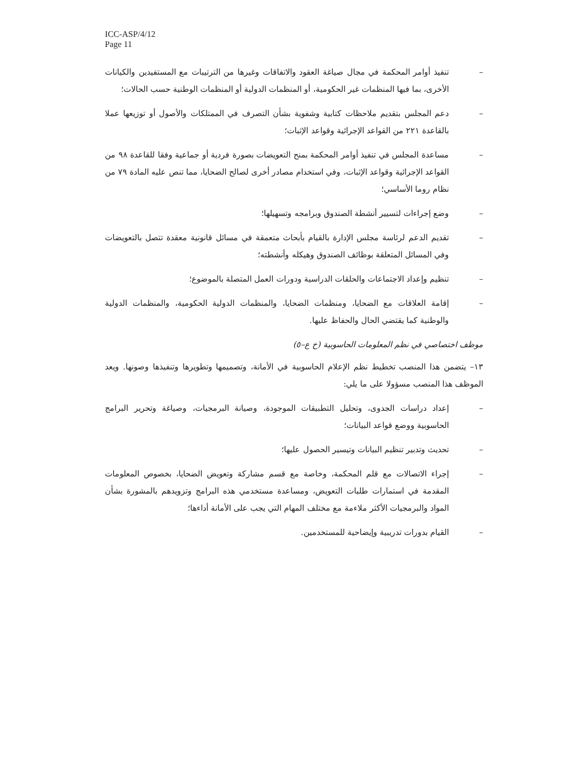ICC-ASP/4/12
Page 11
– تنفيذ أوامر المحكمة في مجال صياغة العقود والاتفاقات وغيرها من الترتيبات مع المستفيدين والكيانات الأخرى، بما فيها المنظمات غير الحكومية، أو المنظمات الدولية أو المنظمات الوطنية حسب الحالات؛
– دعم المجلس بتقديم ملاحظات كتابية وشفوية بشأن التصرف في الممتلكات والأصول أو توزيعها عملا بالقاعدة ٢٢١ من القواعد الإجرائية وقواعد الإثبات؛
– مساعدة المجلس في تنفيذ أوامر المحكمة بمنح التعويضات بصورة فردية أو جماعية وفقا للقاعدة ٩٨ من القواعد الإجرائية وقواعد الإثبات، وفي استخدام مصادر أخرى لصالح الضحايا، مما تنص عليه المادة ٧٩ من نظام روما الأساسي؛
– وضع إجراءات لتسيير أنشطة الصندوق وبرامجه وتسهيلها؛
– تقديم الدعم لرئاسة مجلس الإدارة بالقيام بأبحاث متعمقة في مسائل قانونية معقدة تتصل بالتعويضات وفي المسائل المتعلقة بوظائف الصندوق وهيكله وأنشطته؛
– تنظيم وإعداد الاجتماعات والحلقات الدراسية ودورات العمل المتصلة بالموضوع؛
– إقامة العلاقات مع الضحايا، ومنظمات الضحايا، والمنظمات الدولية الحكومية، والمنظمات الدولية والوطنية كما يقتضي الحال والحفاظ عليها.
موظف اختصاصي في نظم المعلومات الحاسوبية (خ ع–٥)
١٣– يتضمن هذا المنصب تخطيط نظم الإعلام الحاسوبية في الأمانة، وتصميمها وتطويرها وتنفيذها وصونها. ويعد الموظف هذا المنصب مسؤولا على ما يلي:
– إعداد دراسات الجدوى، وتحليل التطبيقات الموجودة، وصيانة البرمجيات، وصياغة وتحرير البرامج الحاسوبية ووضع قواعد البيانات؛
– تحديث وتدبير تنظيم البيانات وتيسير الحصول عليها؛
– إجراء الاتصالات مع قلم المحكمة، وخاصة مع قسم مشاركة وتعويض الضحايا، بخصوص المعلومات المقدمة في استمارات طلبات التعويض، ومساعدة مستخدمي هذه البرامج وتزويدهم بالمشورة بشأن المواد والبرمجيات الأكثر ملاءمة مع مختلف المهام التي يجب على الأمانة أداءها؛
– القيام بدورات تدريبية وإيضاحية للمستخدمين.